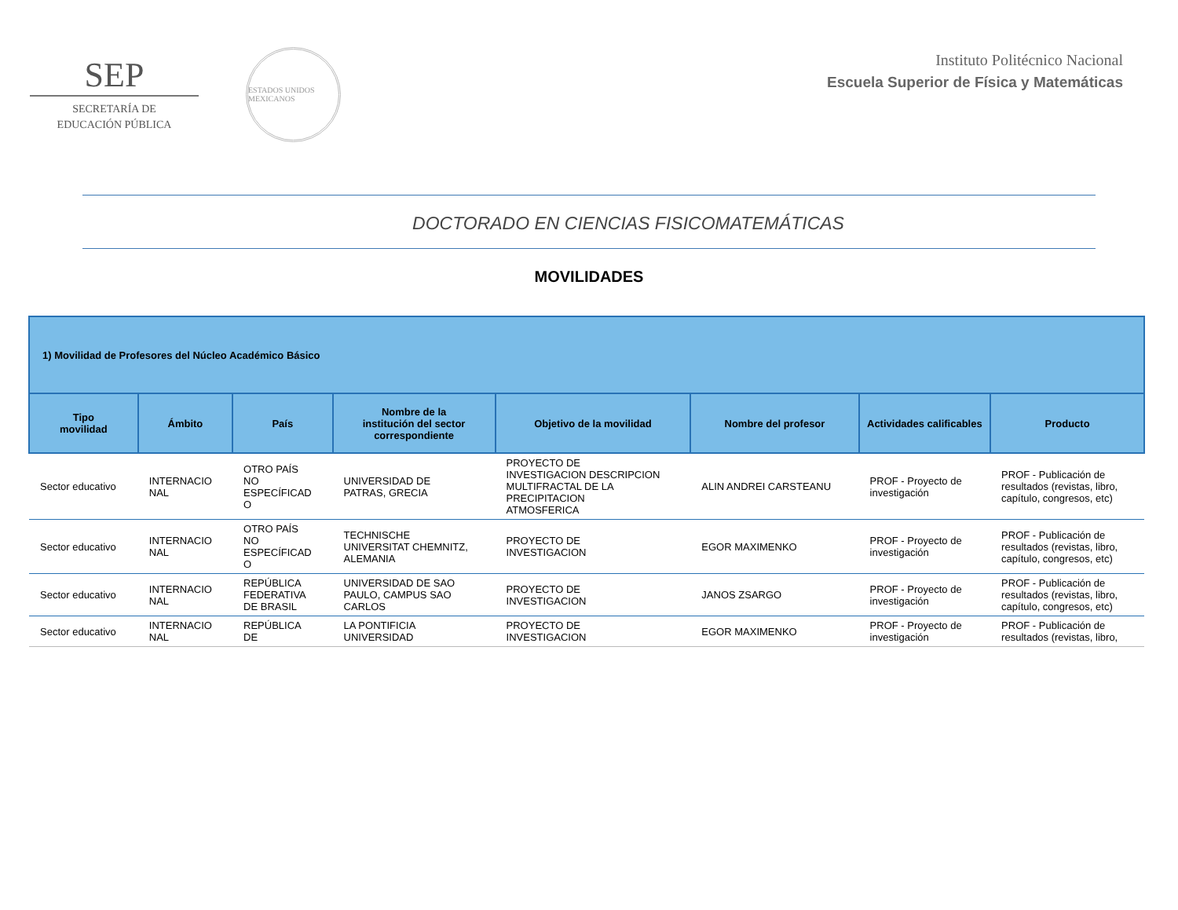SEP
SECRETARÍA DE
EDUCACIÓN PÚBLICA
ESTADOS UNIDOS MEXICANOS
Instituto Politécnico Nacional
Escuela Superior de Física y Matemáticas
DOCTORADO EN CIENCIAS FISICOMATEMÁTICAS
MOVILIDADES
| 1) Movilidad de Profesores del Núcleo Académico Básico | | | | | | | |
| --- | --- | --- | --- | --- | --- | --- | --- |
| Tipo movilidad | Ámbito | País | Nombre de la institución del sector correspondiente | Objetivo de la movilidad | Nombre del profesor | Actividades calificables | Producto |
| Sector educativo | INTERNACIO NAL | OTRO PAÍS NO ESPECÍFICAD O | UNIVERSIDAD DE PATRAS, GRECIA | PROYECTO DE INVESTIGACION DESCRIPCION MULTIFRACTAL DE LA PRECIPITACION ATMOSFERICA | ALIN ANDREI CARSTEANU | PROF - Proyecto de investigación | PROF - Publicación de resultados (revistas, libro, capítulo, congresos, etc) |
| Sector educativo | INTERNACIO NAL | OTRO PAÍS NO ESPECÍFICAD O | TECHNISCHE UNIVERSITAT CHEMNITZ, ALEMANIA | PROYECTO DE INVESTIGACION | EGOR MAXIMENKO | PROF - Proyecto de investigación | PROF - Publicación de resultados (revistas, libro, capítulo, congresos, etc) |
| Sector educativo | INTERNACIO NAL | REPÚBLICA FEDERATIVA DE BRASIL | UNIVERSIDAD DE SAO PAULO, CAMPUS SAO CARLOS | PROYECTO DE INVESTIGACION | JANOS ZSARGO | PROF - Proyecto de investigación | PROF - Publicación de resultados (revistas, libro, capítulo, congresos, etc) |
| Sector educativo | INTERNACIO NAL | REPÚBLICA DE | LA PONTIFICIA UNIVERSIDAD | PROYECTO DE INVESTIGACION | EGOR MAXIMENKO | PROF - Proyecto de investigación | PROF - Publicación de resultados (revistas, libro, |